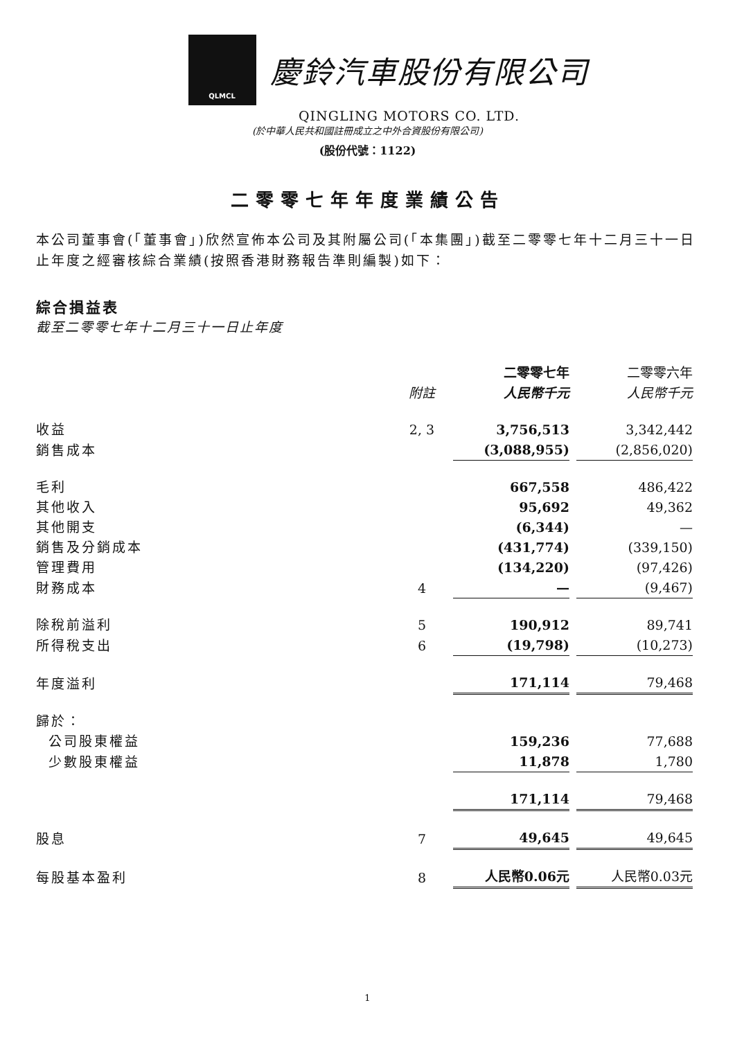QLMCL
慶鈴汽車股份有限公司
QINGLING MOTORS CO. LTD.
(於中華人民共和國註冊成立之中外合資股份有限公司)
(股份代號：1122)
二零零七年年度業績公告
本公司董事會(「董事會」)欣然宣佈本公司及其附屬公司(「本集團」)截至二零零七年十二月三十一日止年度之經審核綜合業績(按照香港財務報告準則編製)如下：
綜合損益表
截至二零零七年十二月三十一日止年度
| | | 二零零七年 | 二零零六年 |
| --- | --- | --- | --- |
| | 附註 | 人民幣千元 | 人民幣千元 |
| 收益 | 2, 3 | 3,756,513 | 3,342,442 |
| 銷售成本 | | (3,088,955) | (2,856,020) |
| 毛利 | | 667,558 | 486,422 |
| 其他收入 | | 95,692 | 49,362 |
| 其他開支 | | (6,344) | — |
| 銷售及分銷成本 | | (431,774) | (339,150) |
| 管理費用 | | (134,220) | (97,426) |
| 財務成本 | 4 | — | (9,467) |
| 除稅前溢利 | 5 | 190,912 | 89,741 |
| 所得稅支出 | 6 | (19,798) | (10,273) |
| 年度溢利 | | 171,114 | 79,468 |
| 歸於： | | | |
| 公司股東權益 | | 159,236 | 77,688 |
| 少數股東權益 | | 11,878 | 1,780 |
| | | 171,114 | 79,468 |
| 股息 | 7 | 49,645 | 49,645 |
| 每股基本盈利 | 8 | 人民幣0.06元 | 人民幣0.03元 |
1